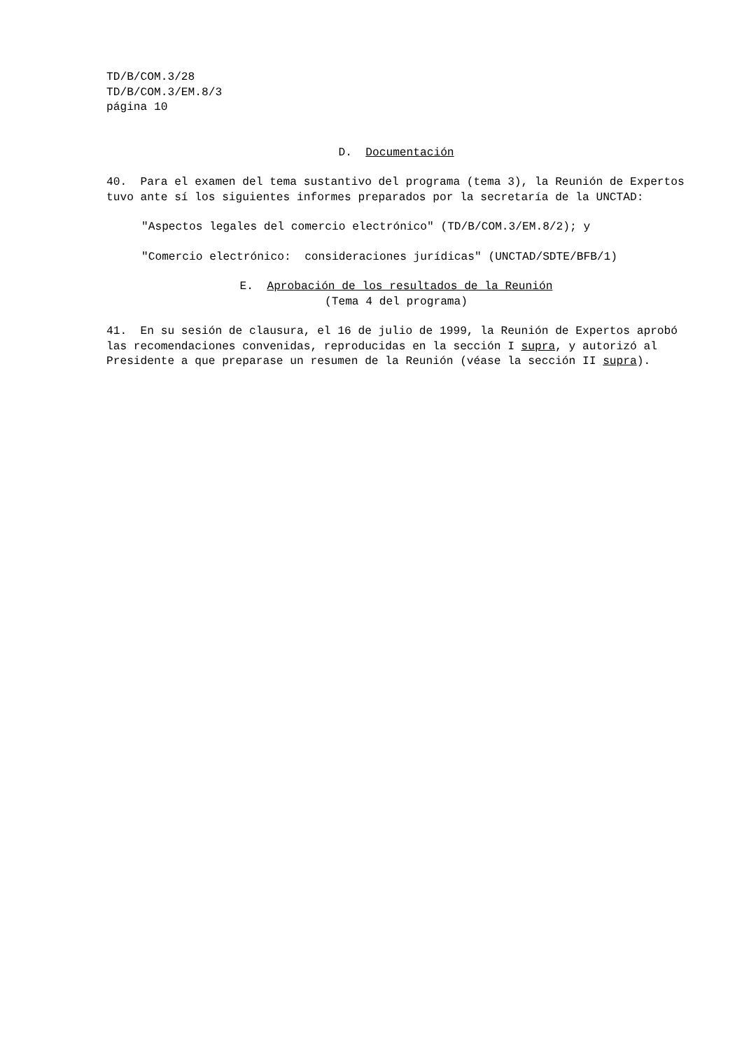TD/B/COM.3/28
TD/B/COM.3/EM.8/3
página 10
D. Documentación
40. Para el examen del tema sustantivo del programa (tema 3), la Reunión de Expertos tuvo ante sí los siguientes informes preparados por la secretaría de la UNCTAD:
"Aspectos legales del comercio electrónico" (TD/B/COM.3/EM.8/2); y
"Comercio electrónico: consideraciones jurídicas" (UNCTAD/SDTE/BFB/1)
E. Aprobación de los resultados de la Reunión
(Tema 4 del programa)
41. En su sesión de clausura, el 16 de julio de 1999, la Reunión de Expertos aprobó las recomendaciones convenidas, reproducidas en la sección I supra, y autorizó al Presidente a que preparase un resumen de la Reunión (véase la sección II supra).